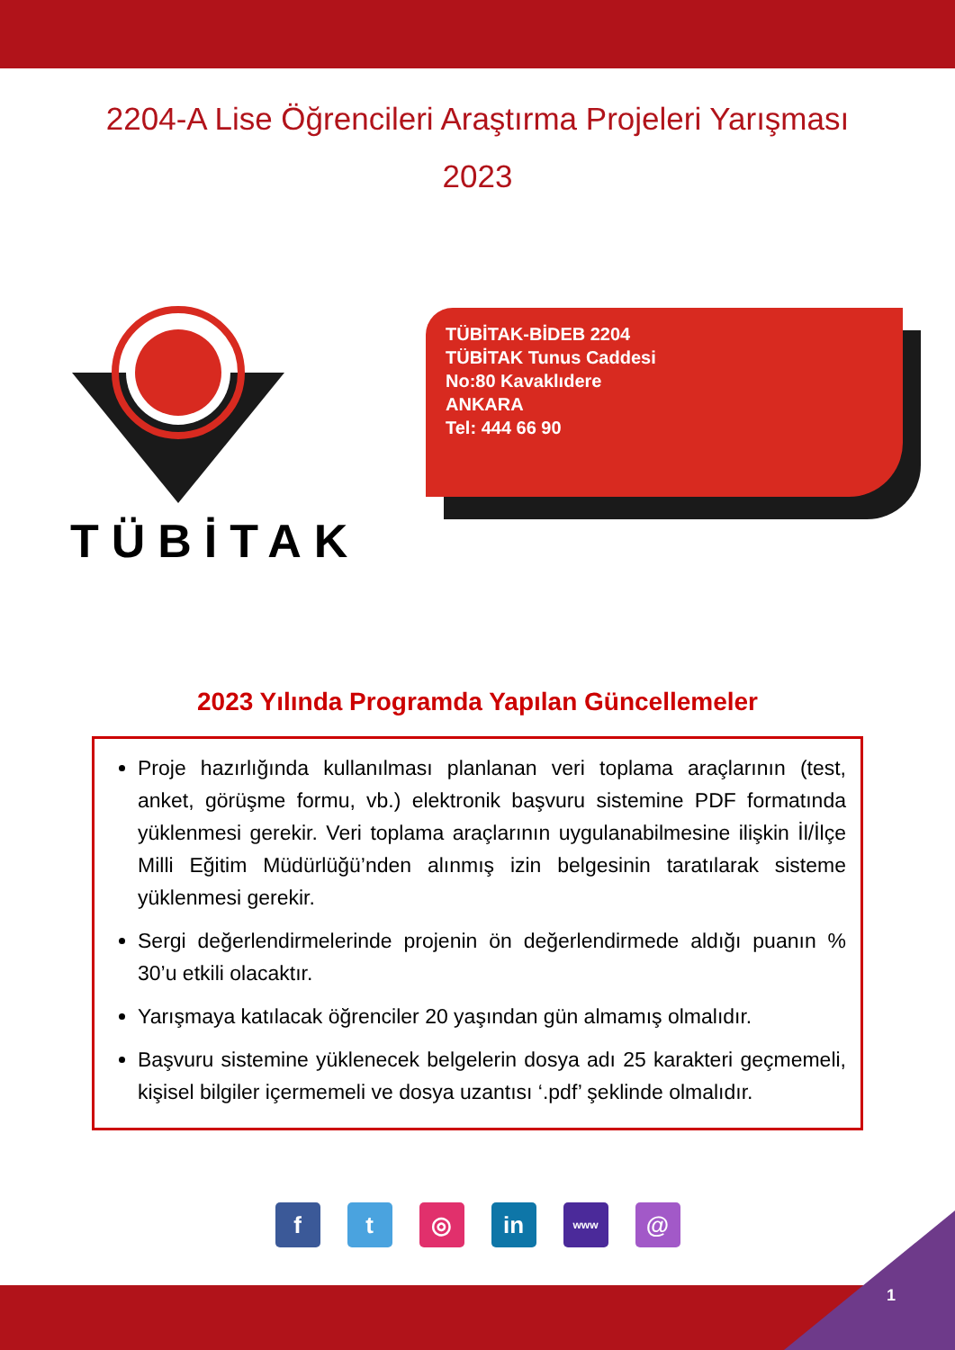2204-A Lise Öğrencileri Araştırma Projeleri Yarışması
2023
TÜBİTAK
TÜBİTAK-BİDEB 2204
TÜBİTAK Tunus Caddesi
No:80 Kavaklıdere
ANKARA
Tel: 444 66 90
2023 Yılında Programda Yapılan Güncellemeler
Proje hazırlığında kullanılması planlanan veri toplama araçlarının (test, anket, görüşme formu, vb.) elektronik başvuru sistemine PDF formatında yüklenmesi gerekir. Veri toplama araçlarının uygulanabilmesine ilişkin İl/İlçe Milli Eğitim Müdürlüğü’nden alınmış izin belgesinin taratılarak sisteme yüklenmesi gerekir.
Sergi değerlendirmelerinde projenin ön değerlendirmede aldığı puanın % 30’u etkili olacaktır.
Yarışmaya katılacak öğrenciler 20 yaşından gün almamış olmalıdır.
Başvuru sistemine yüklenecek belgelerin dosya adı 25 karakteri geçmemeli, kişisel bilgiler içermemeli ve dosya uzantısı ‘.pdf’ şeklinde olmalıdır.
ft ◎ in www @
1